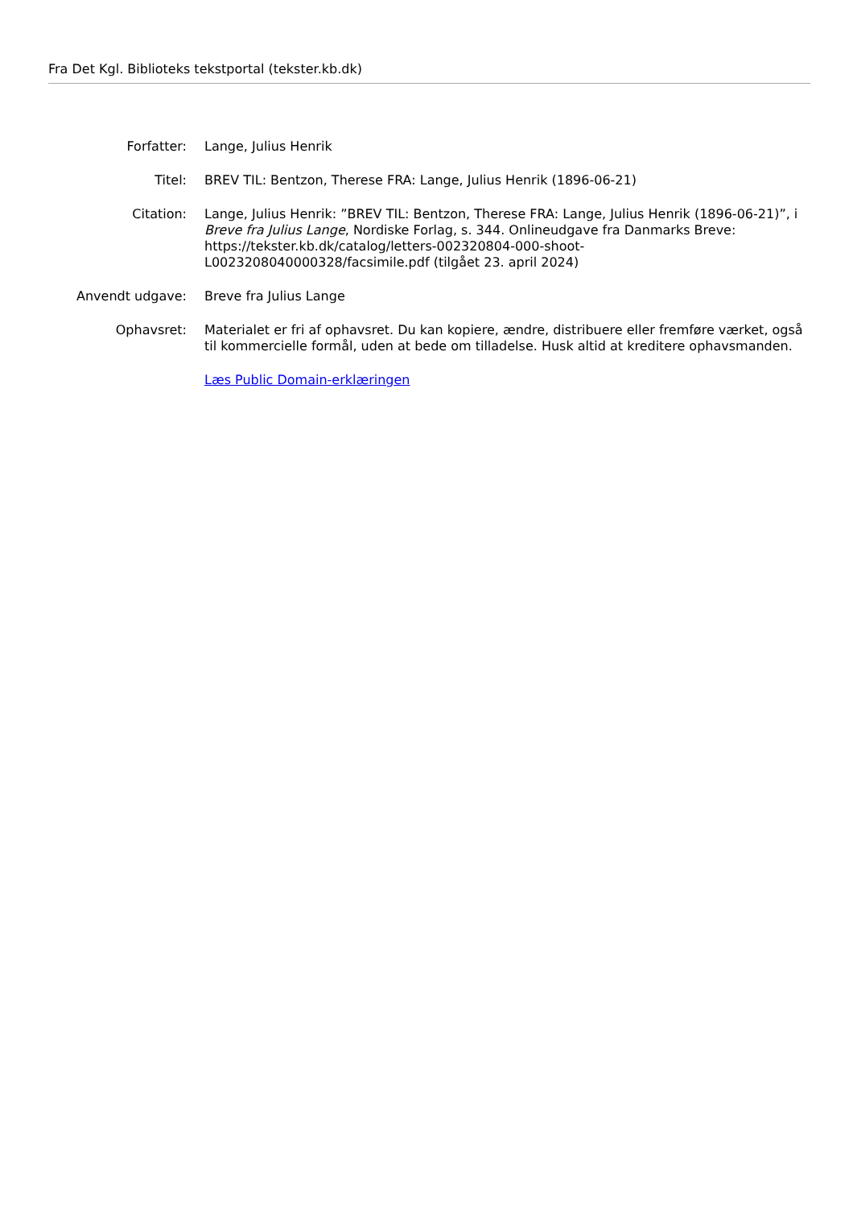Fra Det Kgl. Biblioteks tekstportal (tekster.kb.dk)
Forfatter: Lange, Julius Henrik
Titel: BREV TIL: Bentzon, Therese FRA: Lange, Julius Henrik (1896-06-21)
Citation: Lange, Julius Henrik: ”BREV TIL: Bentzon, Therese FRA: Lange, Julius Henrik (1896-06-21)”, i Breve fra Julius Lange, Nordiske Forlag, s. 344. Onlineudgave fra Danmarks Breve: https://tekster.kb.dk/catalog/letters-002320804-000-shoot-L0023208040000328/facsimile.pdf (tilgået 23. april 2024)
Anvendt udgave: Breve fra Julius Lange
Ophavsret: Materialet er fri af ophavsret. Du kan kopiere, ændre, distribuere eller fremføre værket, også til kommercielle formål, uden at bede om tilladelse. Husk altid at kreditere ophavsmanden.
Læs Public Domain-erklæringen